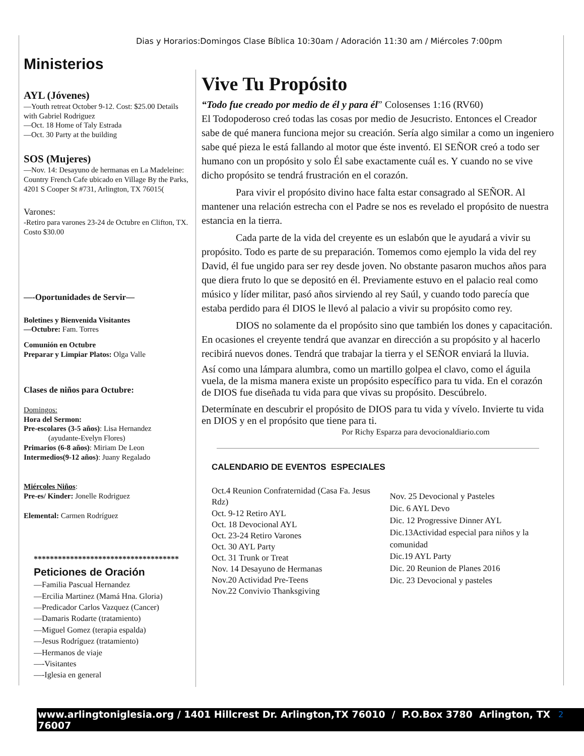Dias y Horarios:Domingos Clase Bíblica 10:30am / Adoración 11:30 am / Miércoles 7:00pm
Ministerios
AYL (Jóvenes)
—Youth retreat October 9-12. Cost: $25.00 Details with Gabriel Rodriguez
—Oct. 18 Home of Taly Estrada
—Oct. 30 Party at the building
SOS (Mujeres)
—Nov. 14: Desayuno de hermanas en La Madeleine: Country French Cafe ubicado en Village By the Parks, 4201 S Cooper St #731, Arlington, TX 76015(
Varones:
-Retiro para varones 23-24 de Octubre en Clifton, TX. Costo $30.00
—-Oportunidades de Servir—
Boletines y Bienvenida Visitantes
—Octubre: Fam. Torres
Comunión en Octubre
Preparar y Limpiar Platos: Olga Valle
Clases de niños para Octubre:
Domingos:
Hora del Sermon:
Pre-escolares (3-5 años): Lisa Hernandez
(ayudante-Evelyn Flores)
Primarios (6-8 años): Miriam De Leon
Intermedios(9-12 años): Juany Regalado
Miércoles Niños:
Pre-es/ Kinder: Jonelle Rodriguez
Elemental: Carmen Rodríguez
************************************
Peticiones de Oración
—Familia Pascual Hernandez
—Ercilia Martinez (Mamá Hna. Gloria)
—Predicador Carlos Vazquez (Cancer)
—Damaris Rodarte (tratamiento)
—Miguel Gomez (terapia espalda)
—Jesus Rodríguez (tratamiento)
—Hermanos de viaje
—-Visitantes
—-Iglesia en general
Vive Tu Propósito
“Todo fue creado por medio de él y para él” Colosenses 1:16 (RV60)
El Todopoderoso creó todas las cosas por medio de Jesucristo. Entonces el Creador sabe de qué manera funciona mejor su creación. Sería algo similar a como un ingeniero sabe qué pieza le está fallando al motor que éste inventó. El SEÑOR creó a todo ser humano con un propósito y solo Él sabe exactamente cuál es. Y cuando no se vive dicho propósito se tendrá frustración en el corazón.
Para vivir el propósito divino hace falta estar consagrado al SEÑOR. Al mantener una relación estrecha con el Padre se nos es revelado el propósito de nuestra estancia en la tierra.
Cada parte de la vida del creyente es un eslabón que le ayudará a vivir su propósito. Todo es parte de su preparación. Tomemos como ejemplo la vida del rey David, él fue ungido para ser rey desde joven. No obstante pasaron muchos años para que diera fruto lo que se depositó en él. Previamente estuvo en el palacio real como músico y líder militar, pasó años sirviendo al rey Saúl, y cuando todo parecía que estaba perdido para él DIOS le llevó al palacio a vivir su propósito como rey.
DIOS no solamente da el propósito sino que también los dones y capacitación. En ocasiones el creyente tendrá que avanzar en dirección a su propósito y al hacerlo recibirá nuevos dones. Tendrá que trabajar la tierra y el SEÑOR enviará la lluvia.
Así como una lámpara alumbra, como un martillo golpea el clavo, como el águila vuela, de la misma manera existe un propósito específico para tu vida. En el corazón de DIOS fue diseñada tu vida para que vivas su propósito. Descúbrelo.
Determínate en descubrir el propósito de DIOS para tu vida y vívelo. Invierte tu vida en DIOS y en el propósito que tiene para ti.
Por Richy Esparza para devocionaldiario.com
CALENDARIO DE EVENTOS ESPECIALES
Oct.4 Reunion Confraternidad (Casa Fa. Jesus Rdz)
Oct. 9-12 Retiro AYL
Oct. 18 Devocional AYL
Oct. 23-24 Retiro Varones
Oct. 30 AYL Party
Oct. 31 Trunk or Treat
Nov. 14 Desayuno de Hermanas
Nov.20 Actividad Pre-Teens
Nov.22 Convivio Thanksgiving
Nov. 25 Devocional y Pasteles
Dic. 6 AYL Devo
Dic. 12 Progressive Dinner AYL
Dic.13Actividad especial para niños y la comunidad
Dic.19 AYL Party
Dic. 20 Reunion de Planes 2016
Dic. 23 Devocional y pasteles
www.arlingtoniglesia.org / 1401 Hillcrest Dr. Arlington,TX 76010 / P.O.Box 3780 Arlington, TX 76007
2